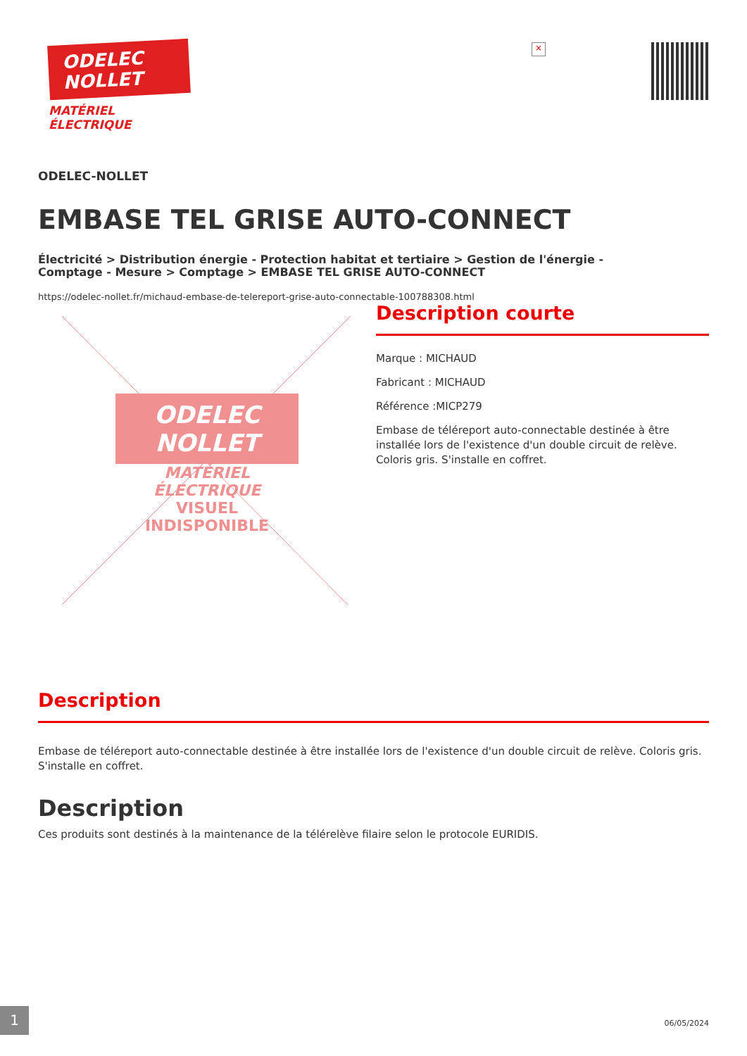ODELEC
NOLLET
MATÉRIEL
ÉLECTRIQUE
×
ODELEC-NOLLET
EMBASE TEL GRISE AUTO-CONNECT
Électricité > Distribution énergie - Protection habitat et tertiaire > Gestion de l'énergie -
Comptage - Mesure > Comptage > EMBASE TEL GRISE AUTO-CONNECT
https://odelec-nollet.fr/michaud-embase-de-telereport-grise-auto-connectable-100788308.html
ODELEC
NOLLET
MATÉRIEL
ÉLECTRIQUE
VISUEL INDISPONIBLE
Description courte
Marque : MICHAUD
Fabricant : MICHAUD
Référence :MICP279
Embase de téléreport auto-connectable destinée à être installée lors de l'existence d'un double circuit de relève. Coloris gris. S'installe en coffret.
Description
Embase de téléreport auto-connectable destinée à être installée lors de l'existence d'un double circuit de relève. Coloris gris. S'installe en coffret.
Description
Ces produits sont destinés à la maintenance de la télérelève filaire selon le protocole EURIDIS.
1
06/05/2024